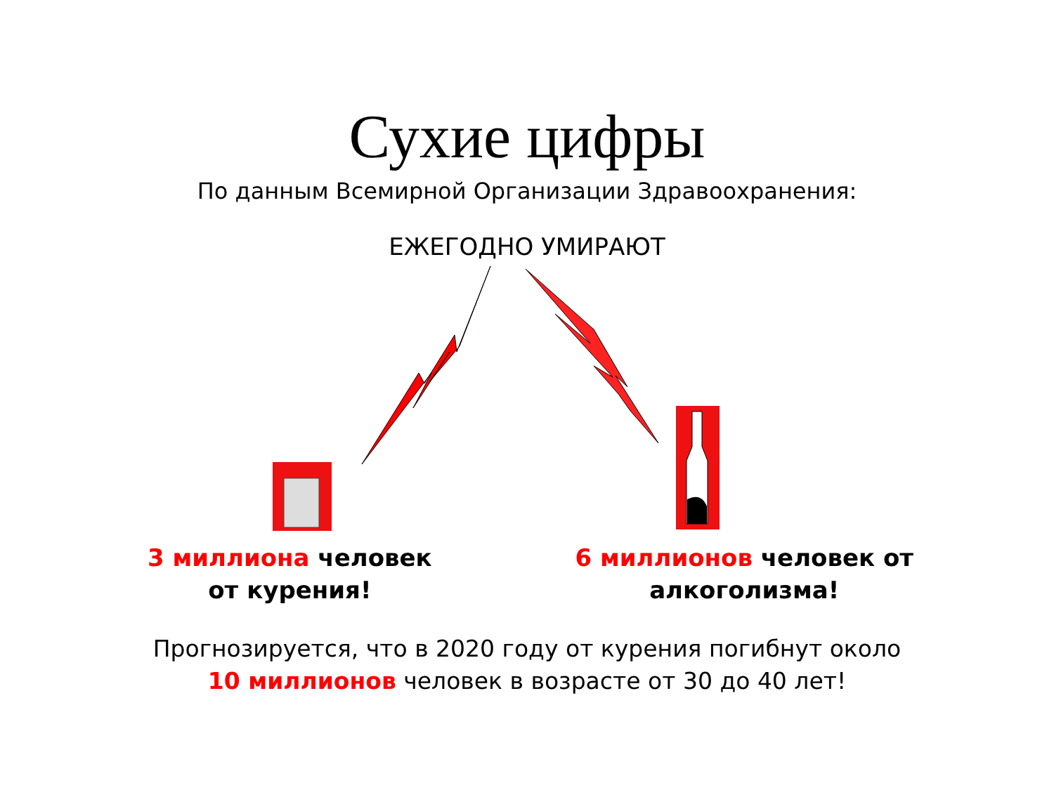Сухие цифры
По данным Всемирной Организации Здравоохранения:
ЕЖЕГОДНО УМИРАЮТ
3 миллиона человек
от курения!
6 миллионов человек от
алкоголизма!
Прогнозируется, что в 2020 году от курения погибнут около
10 миллионов человек в возрасте от 30 до 40 лет!